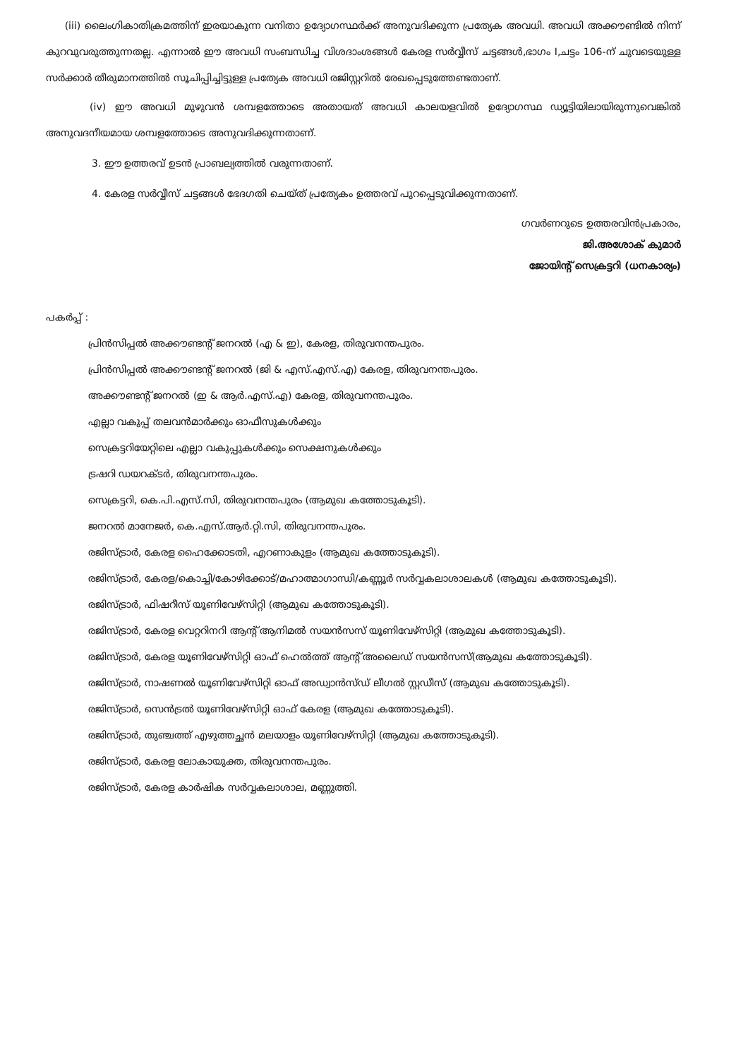(iii) ലൈംഗികാതിക്രമത്തിന് ഇരയാകുന്ന വനിതാ ഉദ്യോഗസ്ഥർക്ക് അനുവദിക്കുന്ന പ്രത്യേക അവധി. അവധി അക്കൗണ്ടിൽ നിന്ന് കുറവുവരുത്തുന്നതല്ല. എന്നാൽ ഈ അവധി സംബന്ധിച്ച വിശദാംശങ്ങൾ കേരള സർവ്വീസ് ചട്ടങ്ങൾ,ഭാഗം I,ചട്ടം 106-ന് ചുവടെയുള്ള സർക്കാർ തീരുമാനത്തിൽ സൂചിപ്പിച്ചിട്ടുള്ള പ്രത്യേക അവധി രജിസ്റ്ററിൽ രേഖപ്പെടുത്തേണ്ടതാണ്.
(iv) ഈ അവധി മുഴുവൻ ശമ്പളത്തോടെ അതായത് അവധി കാലയളവിൽ ഉദ്യോഗസ്ഥ ഡ്യൂട്ടിയിലായിരുന്നുവെങ്കിൽ അനുവദനീയമായ ശമ്പളത്തോടെ അനുവദിക്കുന്നതാണ്.
3. ഈ ഉത്തരവ് ഉടൻ പ്രാബല്യത്തിൽ വരുന്നതാണ്.
4. കേരള സർവ്വീസ് ചട്ടങ്ങൾ ഭേദഗതി ചെയ്ത് പ്രത്യേകം ഉത്തരവ് പുറപ്പെടുവിക്കുന്നതാണ്.
ഗവർണറുടെ ഉത്തരവിൻപ്രകാരം,
ജി.അശോക് കുമാർ
ജോയിന്റ് സെക്രട്ടറി (ധനകാര്യം)
പകർപ്പ് :
പ്രിൻസിപ്പൽ അക്കൗണ്ടന്റ് ജനറൽ (എ & ഇ), കേരള, തിരുവനന്തപുരം.
പ്രിൻസിപ്പൽ അക്കൗണ്ടന്റ് ജനറൽ (ജി & എസ്.എസ്.എ) കേരള, തിരുവനന്തപുരം.
അക്കൗണ്ടന്റ് ജനറൽ (ഇ & ആർ.എസ്.എ) കേരള, തിരുവനന്തപുരം.
എല്ലാ വകുപ്പ് തലവൻമാർക്കും ഓഫീസുകൾക്കും
സെക്രട്ടറിയേറ്റിലെ എല്ലാ വകുപ്പുകൾക്കും സെക്ഷനുകൾക്കും
ട്രഷറി ഡയറക്ടർ, തിരുവനന്തപുരം.
സെക്രട്ടറി, കെ.പി.എസ്.സി, തിരുവനന്തപുരം (ആമുഖ കത്തോടുകൂടി).
ജനറൽ മാനേജർ, കെ.എസ്.ആർ.റ്റി.സി, തിരുവനന്തപുരം.
രജിസ്ട്രാർ, കേരള ഹൈക്കോടതി, എറണാകുളം (ആമുഖ കത്തോടുകൂടി).
രജിസ്ട്രാർ, കേരള/കൊച്ചി/കോഴിക്കോട്/മഹാത്മാഗാന്ധി/കണ്ണൂർ സർവ്വകലാശാലകൾ (ആമുഖ കത്തോടുകൂടി).
രജിസ്ട്രാർ, ഫിഷറീസ് യൂണിവേഴ്സിറ്റി (ആമുഖ കത്തോടുകൂടി).
രജിസ്ട്രാർ, കേരള വെറ്ററിനറി ആന്റ് ആനിമൽ സയൻസസ് യൂണിവേഴ്സിറ്റി (ആമുഖ കത്തോടുകൂടി).
രജിസ്ട്രാർ, കേരള യൂണിവേഴ്സിറ്റി ഓഫ് ഹെൽത്ത് ആന്റ് അലൈഡ് സയൻസസ്(ആമുഖ കത്തോടുകൂടി).
രജിസ്ട്രാർ, നാഷണൽ യൂണിവേഴ്സിറ്റി ഓഫ് അഡ്വാൻസ്ഡ് ലീഗൽ സ്റ്റഡീസ് (ആമുഖ കത്തോടുകൂടി).
രജിസ്ട്രാർ, സെൻട്രൽ യൂണിവേഴ്സിറ്റി ഓഫ് കേരള (ആമുഖ കത്തോടുകൂടി).
രജിസ്ട്രാർ, തുഞ്ചത്ത് എഴുത്തച്ഛൻ മലയാളം യൂണിവേഴ്സിറ്റി (ആമുഖ കത്തോടുകൂടി).
രജിസ്ട്രാർ, കേരള ലോകായുക്ത, തിരുവനന്തപുരം.
രജിസ്ട്രാർ, കേരള കാർഷിക സർവ്വകലാശാല, മണ്ണുത്തി.